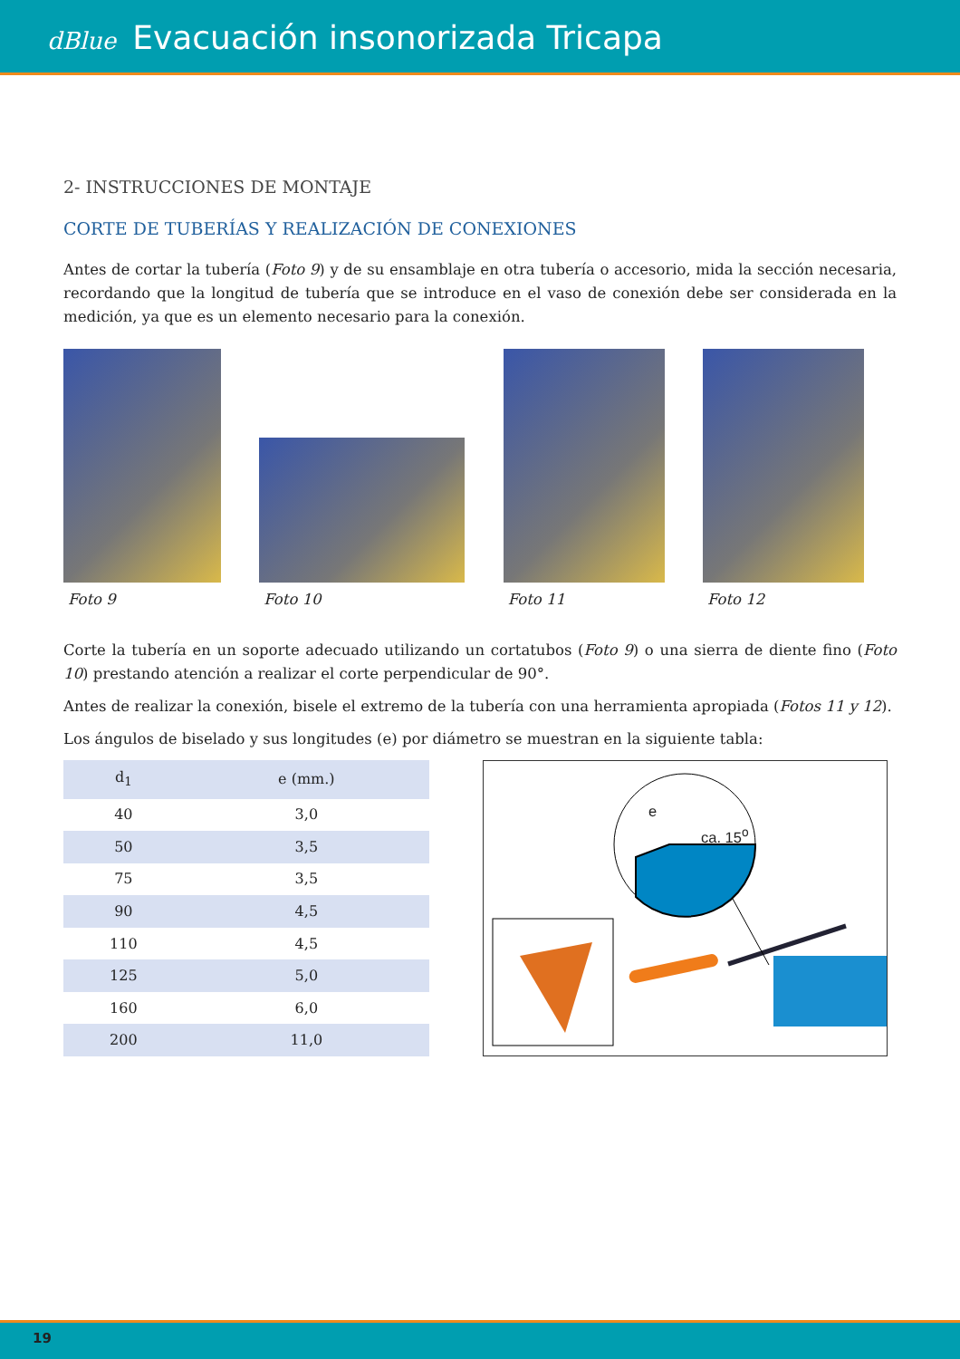dBlue Evacuación insonorizada Tricapa
2- INSTRUCCIONES DE MONTAJE
CORTE DE TUBERÍAS Y REALIZACIÓN DE CONEXIONES
Antes de cortar la tubería (Foto 9) y de su ensamblaje en otra tubería o accesorio, mida la sección necesaria, recordando que la longitud de tubería que se introduce en el vaso de conexión debe ser considerada en la medición, ya que es un elemento necesario para la conexión.
Foto 9
Foto 10
Foto 11
Foto 12
Corte la tubería en un soporte adecuado utilizando un cortatubos (Foto 9) o una sierra de diente fino (Foto 10) prestando atención a realizar el corte perpendicular de 90°.
Antes de realizar la conexión, bisele el extremo de la tubería con una herramienta apropiada (Fotos 11 y 12).
Los ángulos de biselado y sus longitudes (e) por diámetro se muestran en la siguiente tabla:
| d<sub>1</sub> | e (mm.) |
| --- | --- |
| 40 | 3,0 |
| 50 | 3,5 |
| 75 | 3,5 |
| 90 | 4,5 |
| 110 | 4,5 |
| 125 | 5,0 |
| 160 | 6,0 |
| 200 | 11,0 |
e
ca. 15<sup>o</sup>
19